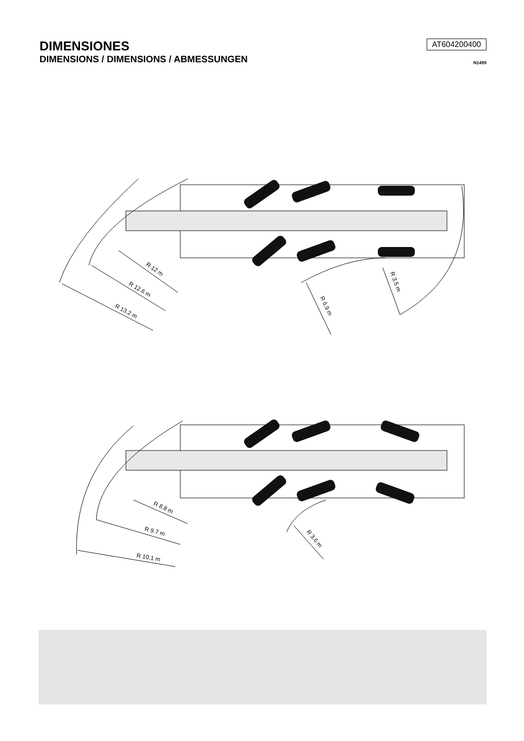DIMENSIONES
DIMENSIONS / DIMENSIONS / ABMESSUNGEN
AT604200400
N1499
R 12 m
R 12.6 m
R 13.2 m
R 6.9 m
R 3.5 m
R 8.8 m
R 9.7 m
R 10.1 m
R 3.6 m